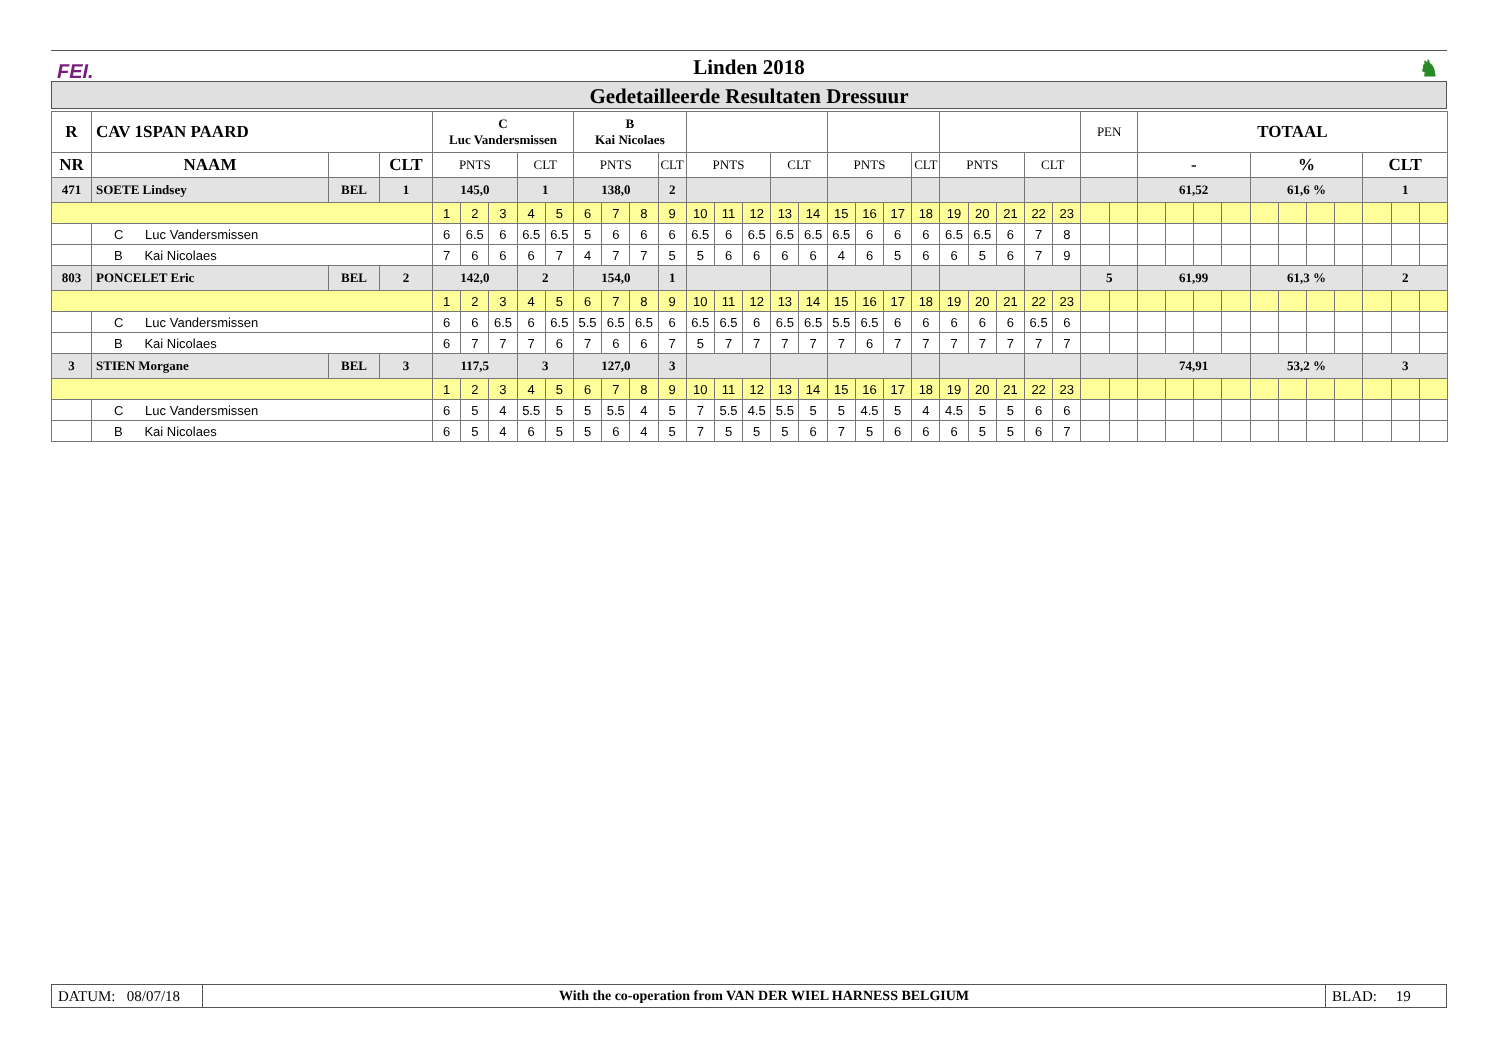FEI. Linden 2018 ♞
Gedetailleerde Resultaten Dressuur
| R | CAV 1SPAN PAARD | | | C Luc Vandersmissen | | | | | B Kai Nicolaes | | | | | | | | | | | | | | | | | | PEN | | TOTAAL | | | | | | | | | | |
| --- | --- | --- | --- | --- | --- | --- | --- | --- | --- | --- | --- | --- | --- | --- | --- | --- | --- | --- | --- | --- | --- | --- | --- | --- | --- | --- | --- | --- | --- | --- | --- | --- | --- | --- | --- | --- | --- | --- | --- |
| NR | NAAM | | CLT | PNTS | | | CLT | | PNTS | | | CLT | PNTS | | | CLT | | PNTS | | | CLT | PNTS | | | CLT | | | | - | | | | % | | | | CLT | | |
| 471 | SOETE Lindsey | BEL | 1 | 145,0 | | | 1 | | 138,0 | | | 2 | | | | | | | | | | | | | | | | | 61,52 | | | | 61,6 % | | | | 1 | | |
| | | | | 1 | 2 | 3 | 4 | 5 | 6 | 7 | 8 | 9 | 10 | 11 | 12 | 13 | 14 | 15 | 16 | 17 | 18 | 19 | 20 | 21 | 22 | 23 | | | | | | | | | | | | | |
| | C Luc Vandersmissen | | | 6 | 6.5 | 6 | 6.5 | 6.5 | 5 | 6 | 6 | 6 | 6.5 | 6 | 6.5 | 6.5 | 6.5 | 6.5 | 6 | 6 | 6 | 6.5 | 6.5 | 6 | 7 | 8 | | | | | | | | | | | | | |
| | B Kai Nicolaes | | | 7 | 6 | 6 | 6 | 7 | 4 | 7 | 7 | 5 | 5 | 6 | 6 | 6 | 6 | 4 | 6 | 5 | 6 | 6 | 5 | 6 | 7 | 9 | | | | | | | | | | | | | |
| 803 | PONCELET Eric | BEL | 2 | 142,0 | | | 2 | | 154,0 | | | 1 | | | | | | | | | | | | | | | 5 | | 61,99 | | | | 61,3 % | | | | 2 | | |
| | | | | 1 | 2 | 3 | 4 | 5 | 6 | 7 | 8 | 9 | 10 | 11 | 12 | 13 | 14 | 15 | 16 | 17 | 18 | 19 | 20 | 21 | 22 | 23 | | | | | | | | | | | | | |
| | C Luc Vandersmissen | | | 6 | 6 | 6.5 | 6 | 6.5 | 5.5 | 6.5 | 6.5 | 6 | 6.5 | 6.5 | 6 | 6.5 | 6.5 | 5.5 | 6.5 | 6 | 6 | 6 | 6 | 6 | 6.5 | 6 | | | | | | | | | | | | | |
| | B Kai Nicolaes | | | 6 | 7 | 7 | 7 | 6 | 7 | 6 | 6 | 7 | 5 | 7 | 7 | 7 | 7 | 7 | 6 | 7 | 7 | 7 | 7 | 7 | 7 | 7 | | | | | | | | | | | | | |
| 3 | STIEN Morgane | BEL | 3 | 117,5 | | | 3 | | 127,0 | | | 3 | | | | | | | | | | | | | | | | | 74,91 | | | | 53,2 % | | | | 3 | | |
| | | | | 1 | 2 | 3 | 4 | 5 | 6 | 7 | 8 | 9 | 10 | 11 | 12 | 13 | 14 | 15 | 16 | 17 | 18 | 19 | 20 | 21 | 22 | 23 | | | | | | | | | | | | | |
| | C Luc Vandersmissen | | | 6 | 5 | 4 | 5.5 | 5 | 5 | 5.5 | 4 | 5 | 7 | 5.5 | 4.5 | 5.5 | 5 | 5 | 4.5 | 5 | 4 | 4.5 | 5 | 5 | 6 | 6 | | | | | | | | | | | | | |
| | B Kai Nicolaes | | | 6 | 5 | 4 | 6 | 5 | 5 | 6 | 4 | 5 | 7 | 5 | 5 | 5 | 6 | 7 | 5 | 6 | 6 | 6 | 5 | 5 | 6 | 7 | | | | | | | | | | | | | |
DATUM: 08/07/18
With the co-operation from VAN DER WIEL HARNESS BELGIUM
BLAD: 19